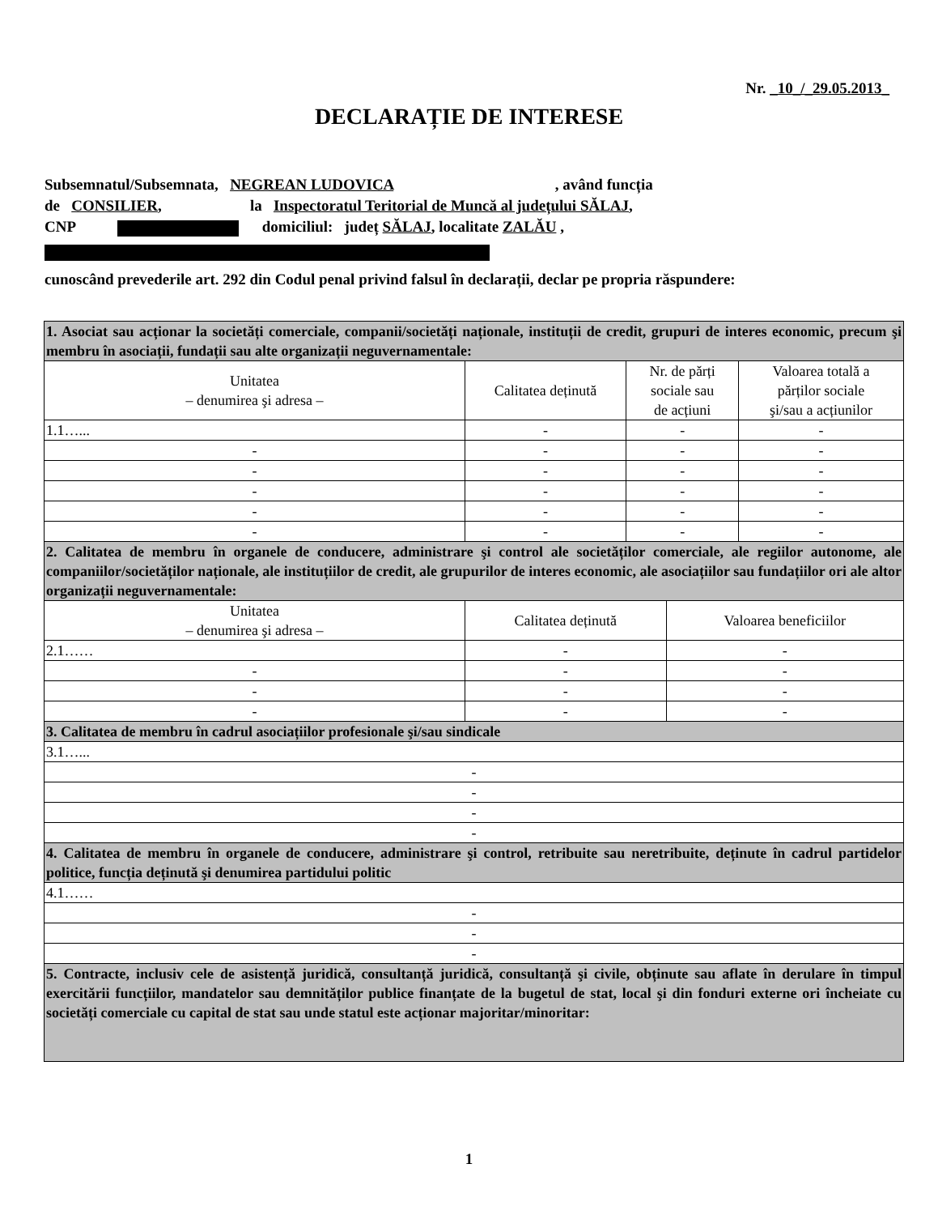Nr. _10_/_29.05.2013_
DECLARAȚIE DE INTERESE
Subsemnatul/Subsemnata, NEGREAN LUDOVICA , având funcția
de CONSILIER, la Inspectoratul Teritorial de Muncă al județului SĂLAJ,
CNP domiciliul: județ SĂLAJ, localitate ZALĂU ,
cunoscând prevederile art. 292 din Codul penal privind falsul în declarații, declar pe propria răspundere:
| 1. Asociat sau acționar la societăți comerciale, companii/societăți naționale, instituții de credit, grupuri de interes economic, precum şi membru în asociații, fundații sau alte organizații neguvernamentale: | | | |
| Unitatea – denumirea şi adresa – | Calitatea deținută | Nr. de părți sociale sau de acțiuni | Valoarea totală a părților sociale şi/sau a acțiunilor |
| 1.1…... | - | - | - |
| - | - | - | - |
| - | - | - | - |
| - | - | - | - |
| - | - | - | - |
| - | - | - | - |
| 2. Calitatea de membru în organele de conducere, administrare şi control ale societăților comerciale, ale regiilor autonome, ale companiilor/societăților naționale, ale instituțiilor de credit, ale grupurilor de interes economic, ale asociațiilor sau fundațiilor ori ale altor organizații neguvernamentale: | | | |
| / Unitatea – denumirea şi adresa – / Calitatea deținută / Valoarea beneficiilor / / --- / --- / --- / / 2.1…… / - / - / / - / - / - / / - / - / - / / - / - / - / | | | |
| 3. Calitatea de membru în cadrul asociațiilor profesionale şi/sau sindicale | | | |
| 3.1…... | | | |
| - | | | |
| - | | | |
| - | | | |
| - | | | |
| 4. Calitatea de membru în organele de conducere, administrare şi control, retribuite sau neretribuite, deținute în cadrul partidelor politice, funcția deținută şi denumirea partidului politic | | | |
| 4.1…… | | | |
| - | | | |
| - | | | |
| - | | | |
| 5. Contracte, inclusiv cele de asistență juridică, consultanță juridică, consultanță şi civile, obținute sau aflate în derulare în timpul exercitării funcțiilor, mandatelor sau demnităților publice finanțate de la bugetul de stat, local şi din fonduri externe ori încheiate cu societăți comerciale cu capital de stat sau unde statul este acționar majoritar/minoritar: | | | |
1